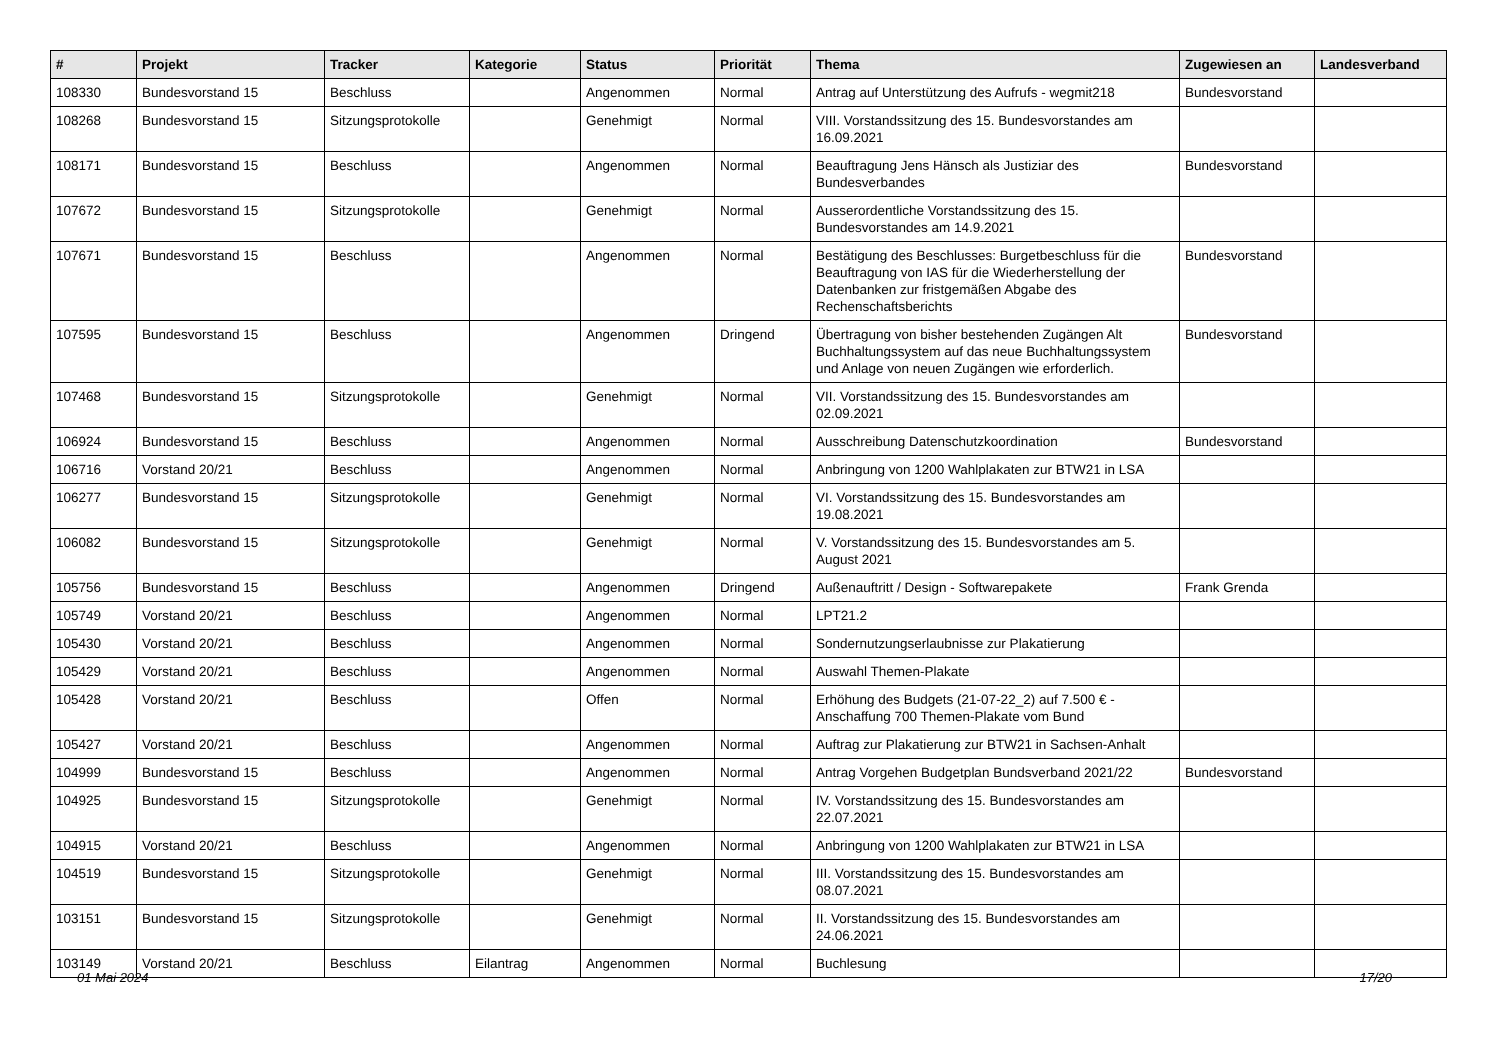| # | Projekt | Tracker | Kategorie | Status | Priorität | Thema | Zugewiesen an | Landesverband |
| --- | --- | --- | --- | --- | --- | --- | --- | --- |
| 108330 | Bundesvorstand 15 | Beschluss | | Angenommen | Normal | Antrag auf Unterstützung des Aufrufs - wegmit218 | Bundesvorstand | |
| 108268 | Bundesvorstand 15 | Sitzungsprotokolle | | Genehmigt | Normal | VIII. Vorstandssitzung des 15. Bundesvorstandes am 16.09.2021 | | |
| 108171 | Bundesvorstand 15 | Beschluss | | Angenommen | Normal | Beauftragung Jens Hänsch als Justiziar des Bundesverbandes | Bundesvorstand | |
| 107672 | Bundesvorstand 15 | Sitzungsprotokolle | | Genehmigt | Normal | Ausserordentliche Vorstandssitzung des 15. Bundesvorstandes am 14.9.2021 | | |
| 107671 | Bundesvorstand 15 | Beschluss | | Angenommen | Normal | Bestätigung des Beschlusses: Burgetbeschluss für die Beauftragung von IAS für die Wiederherstellung der Datenbanken zur fristgemäßen Abgabe des Rechenschaftsberichts | Bundesvorstand | |
| 107595 | Bundesvorstand 15 | Beschluss | | Angenommen | Dringend | Übertragung von bisher bestehenden Zugängen Alt Buchhaltungssystem auf das neue Buchhaltungssystem und Anlage von neuen Zugängen wie erforderlich. | Bundesvorstand | |
| 107468 | Bundesvorstand 15 | Sitzungsprotokolle | | Genehmigt | Normal | VII. Vorstandssitzung des 15. Bundesvorstandes am 02.09.2021 | | |
| 106924 | Bundesvorstand 15 | Beschluss | | Angenommen | Normal | Ausschreibung Datenschutzkoordination | Bundesvorstand | |
| 106716 | Vorstand 20/21 | Beschluss | | Angenommen | Normal | Anbringung von 1200 Wahlplakaten zur BTW21 in LSA | | |
| 106277 | Bundesvorstand 15 | Sitzungsprotokolle | | Genehmigt | Normal | VI. Vorstandssitzung des 15. Bundesvorstandes am 19.08.2021 | | |
| 106082 | Bundesvorstand 15 | Sitzungsprotokolle | | Genehmigt | Normal | V. Vorstandssitzung des 15. Bundesvorstandes am 5. August 2021 | | |
| 105756 | Bundesvorstand 15 | Beschluss | | Angenommen | Dringend | Außenauftritt / Design - Softwarepakete | Frank Grenda | |
| 105749 | Vorstand 20/21 | Beschluss | | Angenommen | Normal | LPT21.2 | | |
| 105430 | Vorstand 20/21 | Beschluss | | Angenommen | Normal | Sondernutzungserlaubnisse zur Plakatierung | | |
| 105429 | Vorstand 20/21 | Beschluss | | Angenommen | Normal | Auswahl Themen-Plakate | | |
| 105428 | Vorstand 20/21 | Beschluss | | Offen | Normal | Erhöhung des Budgets (21-07-22_2) auf 7.500 € - Anschaffung 700 Themen-Plakate vom Bund | | |
| 105427 | Vorstand 20/21 | Beschluss | | Angenommen | Normal | Auftrag zur Plakatierung zur BTW21 in Sachsen-Anhalt | | |
| 104999 | Bundesvorstand 15 | Beschluss | | Angenommen | Normal | Antrag Vorgehen Budgetplan Bundsverband 2021/22 | Bundesvorstand | |
| 104925 | Bundesvorstand 15 | Sitzungsprotokolle | | Genehmigt | Normal | IV. Vorstandssitzung des 15. Bundesvorstandes am 22.07.2021 | | |
| 104915 | Vorstand 20/21 | Beschluss | | Angenommen | Normal | Anbringung von 1200 Wahlplakaten zur BTW21 in LSA | | |
| 104519 | Bundesvorstand 15 | Sitzungsprotokolle | | Genehmigt | Normal | III. Vorstandssitzung des 15. Bundesvorstandes am 08.07.2021 | | |
| 103151 | Bundesvorstand 15 | Sitzungsprotokolle | | Genehmigt | Normal | II. Vorstandssitzung des 15. Bundesvorstandes am 24.06.2021 | | |
| 103149 | Vorstand 20/21 | Beschluss | Eilantrag | Angenommen | Normal | Buchlesung | | |
01 Mai 2024 17/20